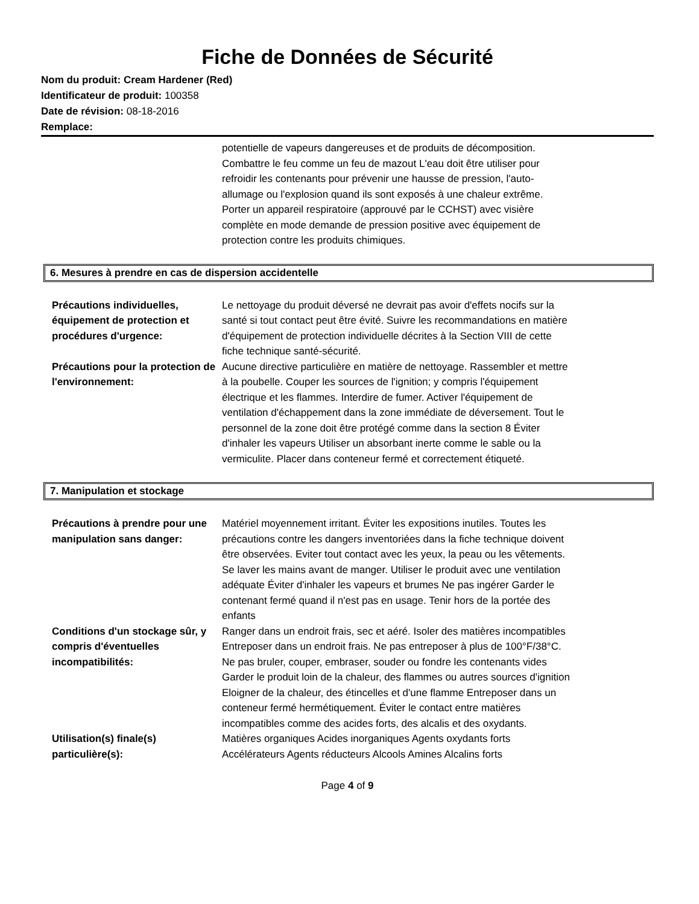Fiche de Données de Sécurité
Nom du produit: Cream Hardener (Red)
Identificateur de produit: 100358
Date de révision: 08-18-2016
Remplace:
potentielle de vapeurs dangereuses et de produits de décomposition. Combattre le feu comme un feu de mazout L'eau doit être utiliser pour refroidir les contenants pour prévenir une hausse de pression, l'auto-allumage ou l'explosion quand ils sont exposés à une chaleur extrême.
Porter un appareil respiratoire (approuvé par le CCHST) avec visière complète en mode demande de pression positive avec équipement de protection contre les produits chimiques.
6. Mesures à prendre en cas de dispersion accidentelle
Précautions individuelles, équipement de protection et procédures d'urgence:
Le nettoyage du produit déversé ne devrait pas avoir d'effets nocifs sur la santé si tout contact peut être évité. Suivre les recommandations en matière d'équipement de protection individuelle décrites à la Section VIII de cette fiche technique santé-sécurité.
Précautions pour la protection de l'environnement:
Aucune directive particulière en matière de nettoyage. Rassembler et mettre à la poubelle. Couper les sources de l'ignition; y compris l'équipement électrique et les flammes. Interdire de fumer. Activer l'équipement de ventilation d'échappement dans la zone immédiate de déversement. Tout le personnel de la zone doit être protégé comme dans la section 8 Éviter d'inhaler les vapeurs Utiliser un absorbant inerte comme le sable ou la vermiculite. Placer dans conteneur fermé et correctement étiqueté.
7. Manipulation et stockage
Précautions à prendre pour une manipulation sans danger:
Matériel moyennement irritant. Éviter les expositions inutiles. Toutes les précautions contre les dangers inventoriées dans la fiche technique doivent être observées. Eviter tout contact avec les yeux, la peau ou les vêtements. Se laver les mains avant de manger. Utiliser le produit avec une ventilation adéquate Éviter d'inhaler les vapeurs et brumes Ne pas ingérer Garder le contenant fermé quand il n'est pas en usage. Tenir hors de la portée des enfants
Conditions d'un stockage sûr, y compris d'éventuelles incompatibilités:
Ranger dans un endroit frais, sec et aéré. Isoler des matières incompatibles Entreposer dans un endroit frais. Ne pas entreposer à plus de 100°F/38°C. Ne pas bruler, couper, embraser, souder ou fondre les contenants vides Garder le produit loin de la chaleur, des flammes ou autres sources d'ignition Eloigner de la chaleur, des étincelles et d'une flamme Entreposer dans un conteneur fermé hermétiquement. Éviter le contact entre matières incompatibles comme des acides forts, des alcalis et des oxydants.
Utilisation(s) finale(s) particulière(s):
Matières organiques Acides inorganiques Agents oxydants forts Accélérateurs Agents réducteurs Alcools Amines Alcalins forts
Page 4 of 9